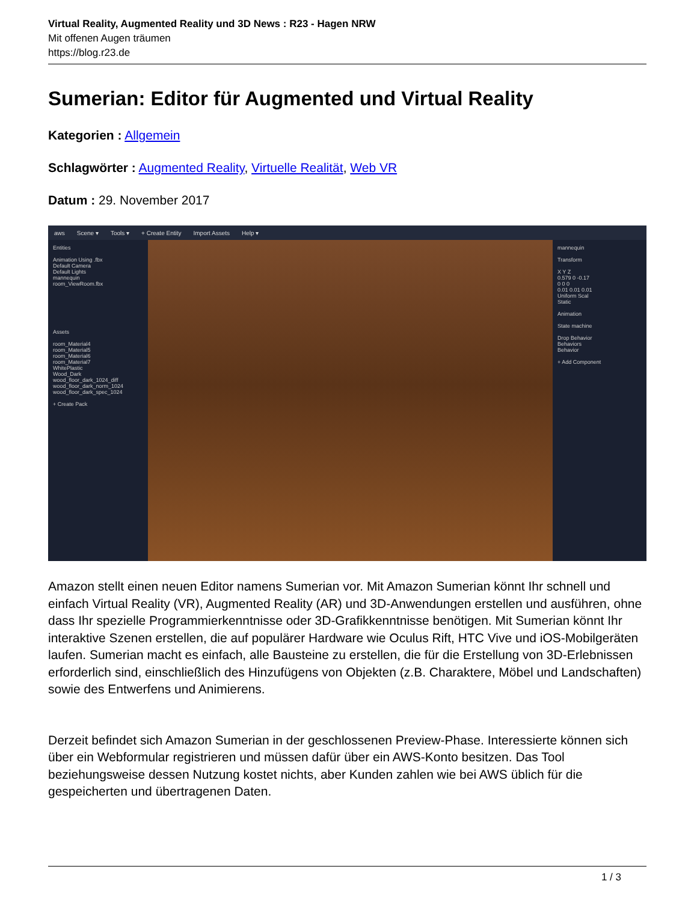Virtual Reality, Augmented Reality und 3D News : R23 - Hagen NRW
Mit offenen Augen träumen
https://blog.r23.de
Sumerian: Editor für Augmented und Virtual Reality
Kategorien : Allgemein
Schlagwörter : Augmented Reality, Virtuelle Realität, Web VR
Datum : 29. November 2017
aws Scene ▾ Tools ▾ + Create Entity Import Assets Help ▾
Entities
Animation Using .fbx
Default Camera
Default Lights
mannequin
room_ViewRoom.fbx
Assets
room_Material4
room_Material5
room_Material6
room_Material7
WhitePlastic
Wood_Dark
wood_floor_dark_1024_diff
wood_floor_dark_norm_1024
wood_floor_dark_spec_1024
+ Create Pack
mannequin
Transform
X Y Z
0.579 0 -0.17
0 0 0
0.01 0.01 0.01
Uniform Scal
Static
Animation
State machine
Drop Behavior
Behaviors
Behavior
+ Add Component
Amazon stellt einen neuen Editor namens Sumerian vor. Mit Amazon Sumerian könnt Ihr schnell und einfach Virtual Reality (VR), Augmented Reality (AR) und 3D-Anwendungen erstellen und ausführen, ohne dass Ihr spezielle Programmierkenntnisse oder 3D-Grafikkenntnisse benötigen. Mit Sumerian könnt Ihr interaktive Szenen erstellen, die auf populärer Hardware wie Oculus Rift, HTC Vive und iOS-Mobilgeräten laufen. Sumerian macht es einfach, alle Bausteine zu erstellen, die für die Erstellung von 3D-Erlebnissen erforderlich sind, einschließlich des Hinzufügens von Objekten (z.B. Charaktere, Möbel und Landschaften) sowie des Entwerfens und Animierens.
Derzeit befindet sich Amazon Sumerian in der geschlossenen Preview-Phase. Interessierte können sich über ein Webformular registrieren und müssen dafür über ein AWS-Konto besitzen. Das Tool beziehungsweise dessen Nutzung kostet nichts, aber Kunden zahlen wie bei AWS üblich für die gespeicherten und übertragenen Daten.
1 / 3